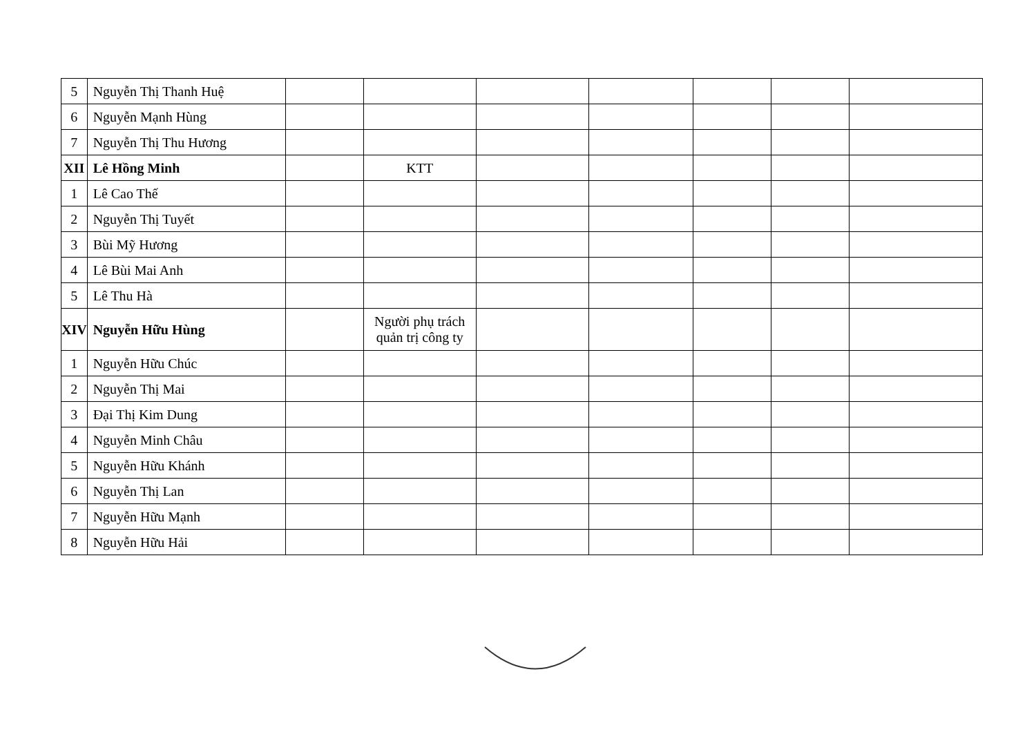| 5 | Nguyễn Thị Thanh Huệ | | | | | | | |
| 6 | Nguyễn Mạnh Hùng | | | | | | | |
| 7 | Nguyễn Thị Thu Hương | | | | | | | |
| XII | Lê Hồng Minh | | KTT | | | | | |
| 1 | Lê Cao Thế | | | | | | | |
| 2 | Nguyễn Thị Tuyết | | | | | | | |
| 3 | Bùi Mỹ Hương | | | | | | | |
| 4 | Lê Bùi Mai Anh | | | | | | | |
| 5 | Lê Thu Hà | | | | | | | |
| XIV | Nguyễn Hữu Hùng | | Người phụ trách quản trị công ty | | | | | |
| 1 | Nguyễn Hữu Chúc | | | | | | | |
| 2 | Nguyễn Thị Mai | | | | | | | |
| 3 | Đại Thị Kim Dung | | | | | | | |
| 4 | Nguyễn Minh Châu | | | | | | | |
| 5 | Nguyễn Hữu Khánh | | | | | | | |
| 6 | Nguyễn Thị Lan | | | | | | | |
| 7 | Nguyễn Hữu Mạnh | | | | | | | |
| 8 | Nguyễn Hữu Hải | | | | | | | |